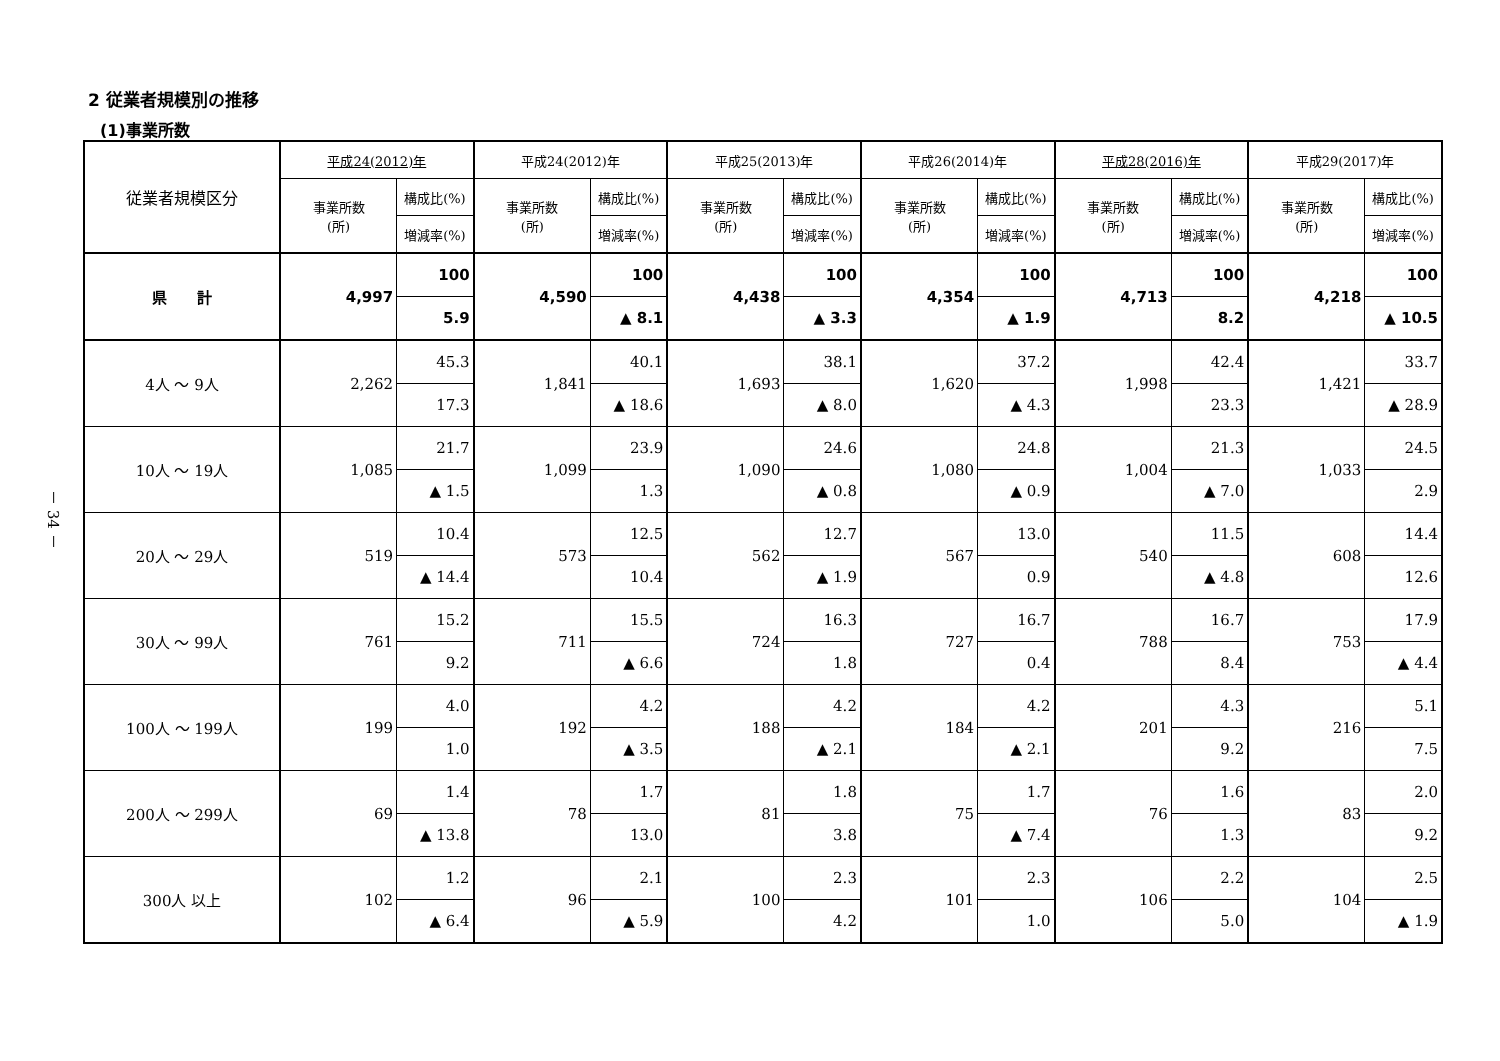2 従業者規模別の推移
(1)事業所数
－ 34 －
| 従業者規模区分 | 平成24(2012)年 | | 平成24(2012)年 | | 平成25(2013)年 | | 平成26(2014)年 | | 平成28(2016)年 | | 平成29(2017)年 | |
| --- | --- | --- | --- | --- | --- | --- | --- | --- | --- | --- | --- | --- |
| | 事業所数 (所) | 構成比(%) | 事業所数 (所) | 構成比(%) | 事業所数 (所) | 構成比(%) | 事業所数 (所) | 構成比(%) | 事業所数 (所) | 構成比(%) | 事業所数 (所) | 構成比(%) |
| | | 増減率(%) | | 増減率(%) | | 増減率(%) | | 増減率(%) | | 増減率(%) | | 増減率(%) |
| 県 計 | 4,997 | 100 | 4,590 | 100 | 4,438 | 100 | 4,354 | 100 | 4,713 | 100 | 4,218 | 100 |
| | | 5.9 | | ▲ 8.1 | | ▲ 3.3 | | ▲ 1.9 | | 8.2 | | ▲ 10.5 |
| 4人 ～ 9人 | 2,262 | 45.3 | 1,841 | 40.1 | 1,693 | 38.1 | 1,620 | 37.2 | 1,998 | 42.4 | 1,421 | 33.7 |
| | | 17.3 | | ▲ 18.6 | | ▲ 8.0 | | ▲ 4.3 | | 23.3 | | ▲ 28.9 |
| 10人 ～ 19人 | 1,085 | 21.7 | 1,099 | 23.9 | 1,090 | 24.6 | 1,080 | 24.8 | 1,004 | 21.3 | 1,033 | 24.5 |
| | | ▲ 1.5 | | 1.3 | | ▲ 0.8 | | ▲ 0.9 | | ▲ 7.0 | | 2.9 |
| 20人 ～ 29人 | 519 | 10.4 | 573 | 12.5 | 562 | 12.7 | 567 | 13.0 | 540 | 11.5 | 608 | 14.4 |
| | | ▲ 14.4 | | 10.4 | | ▲ 1.9 | | 0.9 | | ▲ 4.8 | | 12.6 |
| 30人 ～ 99人 | 761 | 15.2 | 711 | 15.5 | 724 | 16.3 | 727 | 16.7 | 788 | 16.7 | 753 | 17.9 |
| | | 9.2 | | ▲ 6.6 | | 1.8 | | 0.4 | | 8.4 | | ▲ 4.4 |
| 100人 ～ 199人 | 199 | 4.0 | 192 | 4.2 | 188 | 4.2 | 184 | 4.2 | 201 | 4.3 | 216 | 5.1 |
| | | 1.0 | | ▲ 3.5 | | ▲ 2.1 | | ▲ 2.1 | | 9.2 | | 7.5 |
| 200人 ～ 299人 | 69 | 1.4 | 78 | 1.7 | 81 | 1.8 | 75 | 1.7 | 76 | 1.6 | 83 | 2.0 |
| | | ▲ 13.8 | | 13.0 | | 3.8 | | ▲ 7.4 | | 1.3 | | 9.2 |
| 300人 以上 | 102 | 1.2 | 96 | 2.1 | 100 | 2.3 | 101 | 2.3 | 106 | 2.2 | 104 | 2.5 |
| | | ▲ 6.4 | | ▲ 5.9 | | 4.2 | | 1.0 | | 5.0 | | ▲ 1.9 |